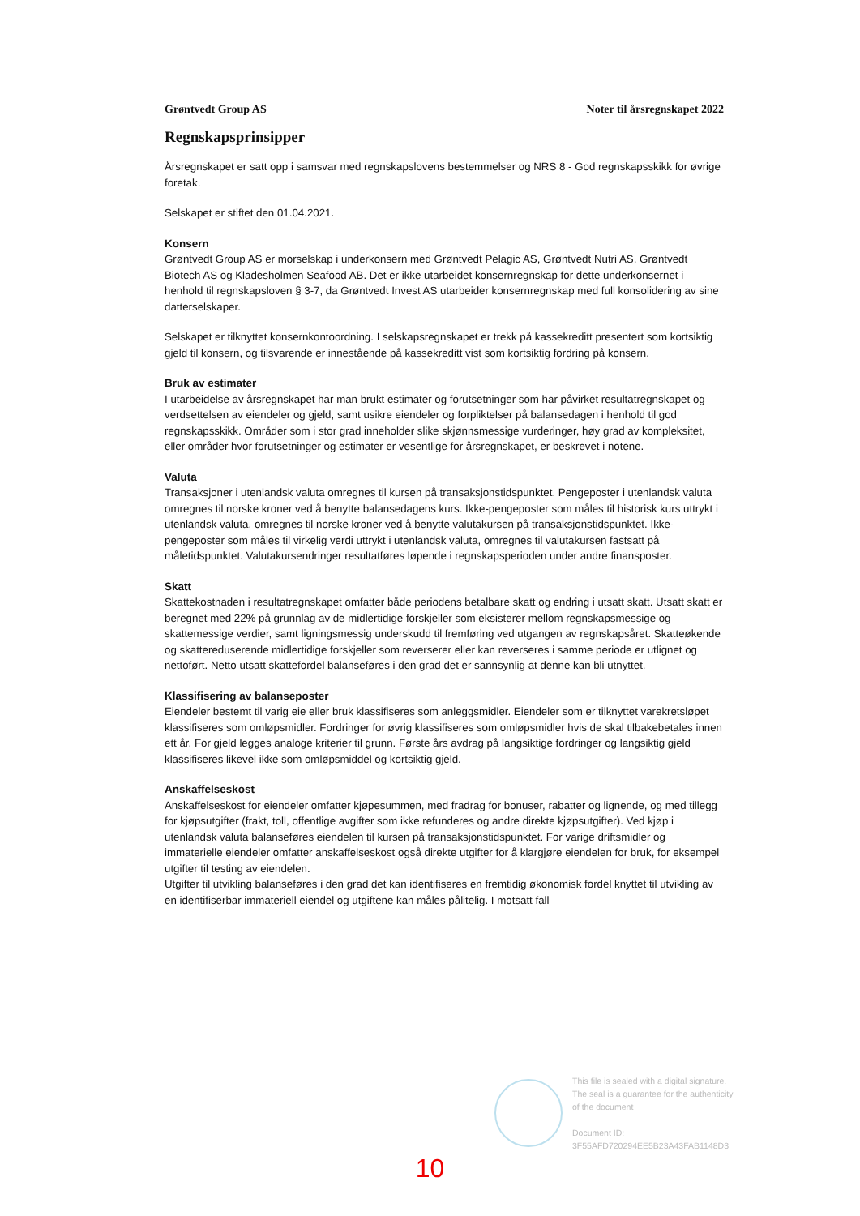Grøntvedt Group AS Noter til årsregnskapet 2022
Regnskapsprinsipper
Årsregnskapet er satt opp i samsvar med regnskapslovens bestemmelser og NRS 8 - God regnskapsskikk for øvrige foretak.
Selskapet er stiftet den 01.04.2021.
Konsern
Grøntvedt Group AS er morselskap i underkonsern med Grøntvedt Pelagic AS, Grøntvedt Nutri AS, Grøntvedt Biotech AS og Klädesholmen Seafood AB. Det er ikke utarbeidet konsernregnskap for dette underkonsernet i henhold til regnskapsloven § 3-7, da Grøntvedt Invest AS utarbeider konsernregnskap med full konsolidering av sine datterselskaper.
Selskapet er tilknyttet konsernkontoordning. I selskapsregnskapet er trekk på kassekreditt presentert som kortsiktig gjeld til konsern, og tilsvarende er innestående på kassekreditt vist som kortsiktig fordring på konsern.
Bruk av estimater
I utarbeidelse av årsregnskapet har man brukt estimater og forutsetninger som har påvirket resultatregnskapet og verdsettelsen av eiendeler og gjeld, samt usikre eiendeler og forpliktelser på balansedagen i henhold til god regnskapsskikk. Områder som i stor grad inneholder slike skjønnsmessige vurderinger, høy grad av kompleksitet, eller områder hvor forutsetninger og estimater er vesentlige for årsregnskapet, er beskrevet i notene.
Valuta
Transaksjoner i utenlandsk valuta omregnes til kursen på transaksjonstidspunktet. Pengeposter i utenlandsk valuta omregnes til norske kroner ved å benytte balansedagens kurs. Ikke-pengeposter som måles til historisk kurs uttrykt i utenlandsk valuta, omregnes til norske kroner ved å benytte valutakursen på transaksjonstidspunktet. Ikke-pengeposter som måles til virkelig verdi uttrykt i utenlandsk valuta, omregnes til valutakursen fastsatt på måletidspunktet. Valutakursendringer resultatføres løpende i regnskapsperioden under andre finansposter.
Skatt
Skattekostnaden i resultatregnskapet omfatter både periodens betalbare skatt og endring i utsatt skatt. Utsatt skatt er beregnet med 22% på grunnlag av de midlertidige forskjeller som eksisterer mellom regnskapsmessige og skattemessige verdier, samt ligningsmessig underskudd til fremføring ved utgangen av regnskapsåret. Skatteøkende og skattereduserende midlertidige forskjeller som reverserer eller kan reverseres i samme periode er utlignet og nettoført. Netto utsatt skattefordel balanseføres i den grad det er sannsynlig at denne kan bli utnyttet.
Klassifisering av balanseposter
Eiendeler bestemt til varig eie eller bruk klassifiseres som anleggsmidler. Eiendeler som er tilknyttet varekretsløpet klassifiseres som omløpsmidler. Fordringer for øvrig klassifiseres som omløpsmidler hvis de skal tilbakebetales innen ett år. For gjeld legges analoge kriterier til grunn. Første års avdrag på langsiktige fordringer og langsiktig gjeld klassifiseres likevel ikke som omløpsmiddel og kortsiktig gjeld.
Anskaffelseskost
Anskaffelseskost for eiendeler omfatter kjøpesummen, med fradrag for bonuser, rabatter og lignende, og med tillegg for kjøpsutgifter (frakt, toll, offentlige avgifter som ikke refunderes og andre direkte kjøpsutgifter). Ved kjøp i utenlandsk valuta balanseføres eiendelen til kursen på transaksjonstidspunktet. For varige driftsmidler og immaterielle eiendeler omfatter anskaffelseskost også direkte utgifter for å klargjøre eiendelen for bruk, for eksempel utgifter til testing av eiendelen.
Utgifter til utvikling balanseføres i den grad det kan identifiseres en fremtidig økonomisk fordel knyttet til utvikling av en identifiserbar immateriell eiendel og utgiftene kan måles pålitelig. I motsatt fall
This file is sealed with a digital signature.
The seal is a guarantee for the authenticity
of the document
Document ID:
3F55AFD720294EE5B23A43FAB1148D3
10